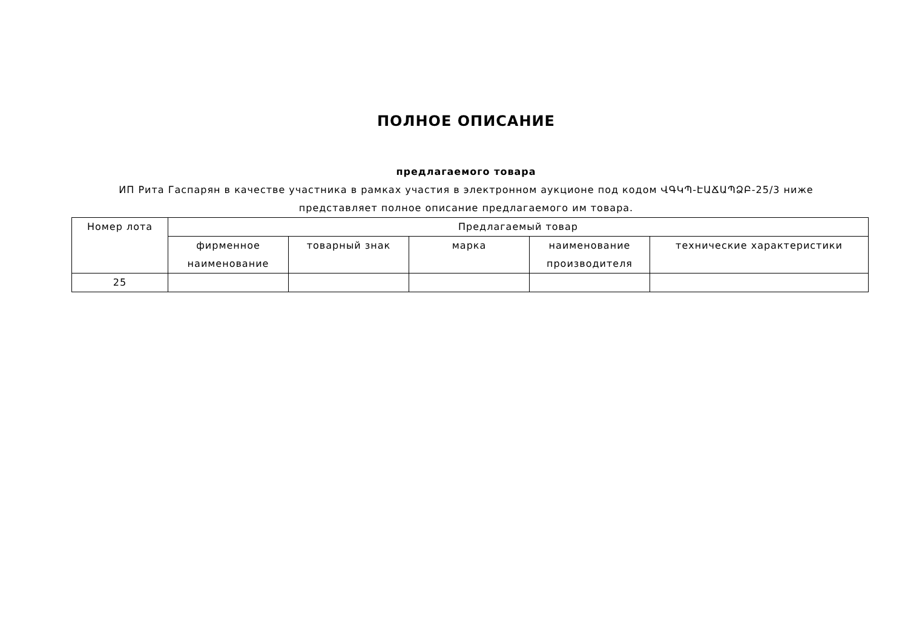ПОЛНОЕ ОПИСАНИЕ
предлагаемого товара
ИП Рита Гаспарян в качестве участника в рамках участия в электронном аукционе под кодом ՎԳԿՊ-ԷԱՃԱՊՁԲ-25/3 ниже представляет полное описание предлагаемого им товара.
| Номер лота | Предлагаемый товар | | | | |
| --- | --- | --- | --- | --- | --- |
| | фирменное наименование | товарный знак | марка | наименование производителя | технические характеристики |
| 25 | | | | | |